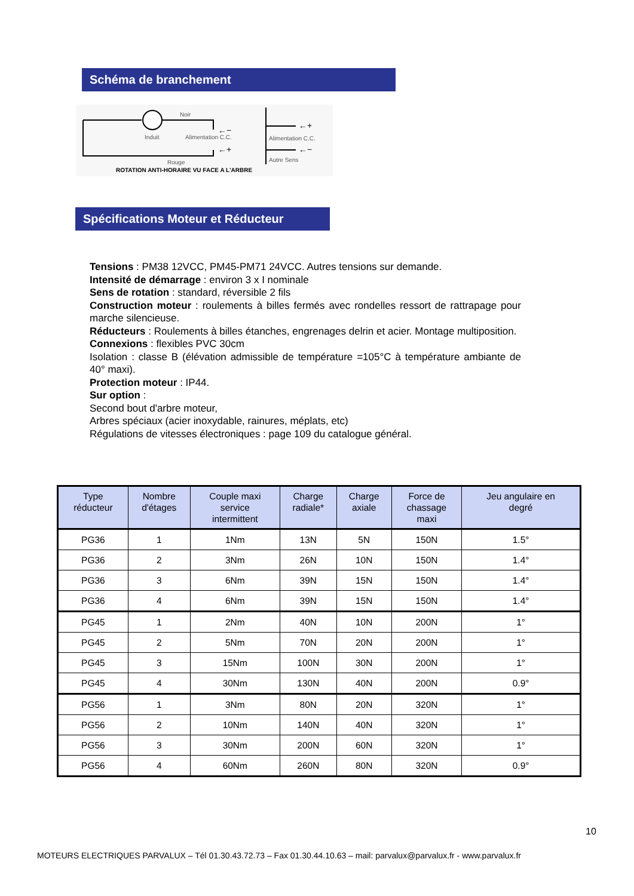Schéma de branchement
Noir
Induit
Alimentation C.C.
←−
←+
Rouge
ROTATION ANTI-HORAIRE VU FACE A L'ARBRE
←+
←−
Alimentation C.C.
Autre Sens
Spécifications Moteur et Réducteur
Tensions : PM38 12VCC, PM45-PM71 24VCC. Autres tensions sur demande.
Intensité de démarrage : environ 3 x I nominale
Sens de rotation : standard, réversible 2 fils
Construction moteur : roulements à billes fermés avec rondelles ressort de rattrapage pour marche silencieuse.
Réducteurs : Roulements à billes étanches, engrenages delrin et acier. Montage multiposition.
Connexions : flexibles PVC 30cm
Isolation : classe B (élévation admissible de température =105°C à température ambiante de 40° maxi).
Protection moteur : IP44.
Sur option :
Second bout d'arbre moteur,
Arbres spéciaux (acier inoxydable, rainures, méplats, etc)
Régulations de vitesses électroniques : page 109 du catalogue général.
| Type réducteur | Nombre d'étages | Couple maxi service intermittent | Charge radiale* | Charge axiale | Force de chassage maxi | Jeu angulaire en degré |
| --- | --- | --- | --- | --- | --- | --- |
| PG36 | 1 | 1Nm | 13N | 5N | 150N | 1.5° |
| PG36 | 2 | 3Nm | 26N | 10N | 150N | 1.4° |
| PG36 | 3 | 6Nm | 39N | 15N | 150N | 1.4° |
| PG36 | 4 | 6Nm | 39N | 15N | 150N | 1.4° |
| PG45 | 1 | 2Nm | 40N | 10N | 200N | 1° |
| PG45 | 2 | 5Nm | 70N | 20N | 200N | 1° |
| PG45 | 3 | 15Nm | 100N | 30N | 200N | 1° |
| PG45 | 4 | 30Nm | 130N | 40N | 200N | 0.9° |
| PG56 | 1 | 3Nm | 80N | 20N | 320N | 1° |
| PG56 | 2 | 10Nm | 140N | 40N | 320N | 1° |
| PG56 | 3 | 30Nm | 200N | 60N | 320N | 1° |
| PG56 | 4 | 60Nm | 260N | 80N | 320N | 0.9° |
10
MOTEURS ELECTRIQUES PARVALUX – Tél 01.30.43.72.73 – Fax 01.30.44.10.63 – mail: parvalux@parvalux.fr - www.parvalux.fr